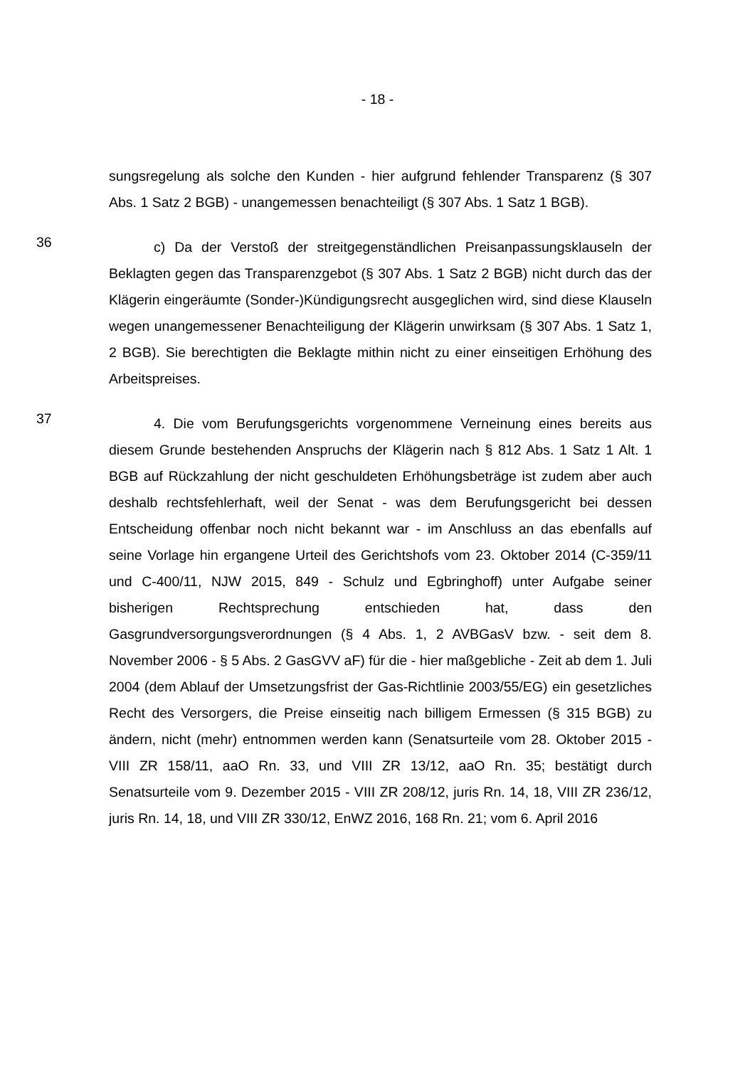- 18 -
sungsregelung als solche den Kunden - hier aufgrund fehlender Transparenz (§ 307 Abs. 1 Satz 2 BGB) - unangemessen benachteiligt (§ 307 Abs. 1 Satz 1 BGB).
36
c) Da der Verstoß der streitgegenständlichen Preisanpassungsklauseln der Beklagten gegen das Transparenzgebot (§ 307 Abs. 1 Satz 2 BGB) nicht durch das der Klägerin eingeräumte (Sonder-)Kündigungsrecht ausgeglichen wird, sind diese Klauseln wegen unangemessener Benachteiligung der Klägerin unwirksam (§ 307 Abs. 1 Satz 1, 2 BGB). Sie berechtigten die Beklagte mithin nicht zu einer einseitigen Erhöhung des Arbeitspreises.
37
4. Die vom Berufungsgerichts vorgenommene Verneinung eines bereits aus diesem Grunde bestehenden Anspruchs der Klägerin nach § 812 Abs. 1 Satz 1 Alt. 1 BGB auf Rückzahlung der nicht geschuldeten Erhöhungsbeträge ist zudem aber auch deshalb rechtsfehlerhaft, weil der Senat - was dem Berufungsgericht bei dessen Entscheidung offenbar noch nicht bekannt war - im Anschluss an das ebenfalls auf seine Vorlage hin ergangene Urteil des Gerichtshofs vom 23. Oktober 2014 (C-359/11 und C-400/11, NJW 2015, 849 - Schulz und Egbringhoff) unter Aufgabe seiner bisherigen Rechtsprechung entschieden hat, dass den Gasgrundversorgungsverordnungen (§ 4 Abs. 1, 2 AVBGasV bzw. - seit dem 8. November 2006 - § 5 Abs. 2 GasGVV aF) für die - hier maßgebliche - Zeit ab dem 1. Juli 2004 (dem Ablauf der Umsetzungsfrist der Gas-Richtlinie 2003/55/EG) ein gesetzliches Recht des Versorgers, die Preise einseitig nach billigem Ermessen (§ 315 BGB) zu ändern, nicht (mehr) entnommen werden kann (Senatsurteile vom 28. Oktober 2015 - VIII ZR 158/11, aaO Rn. 33, und VIII ZR 13/12, aaO Rn. 35; bestätigt durch Senatsurteile vom 9. Dezember 2015 - VIII ZR 208/12, juris Rn. 14, 18, VIII ZR 236/12, juris Rn. 14, 18, und VIII ZR 330/12, EnWZ 2016, 168 Rn. 21; vom 6. April 2016